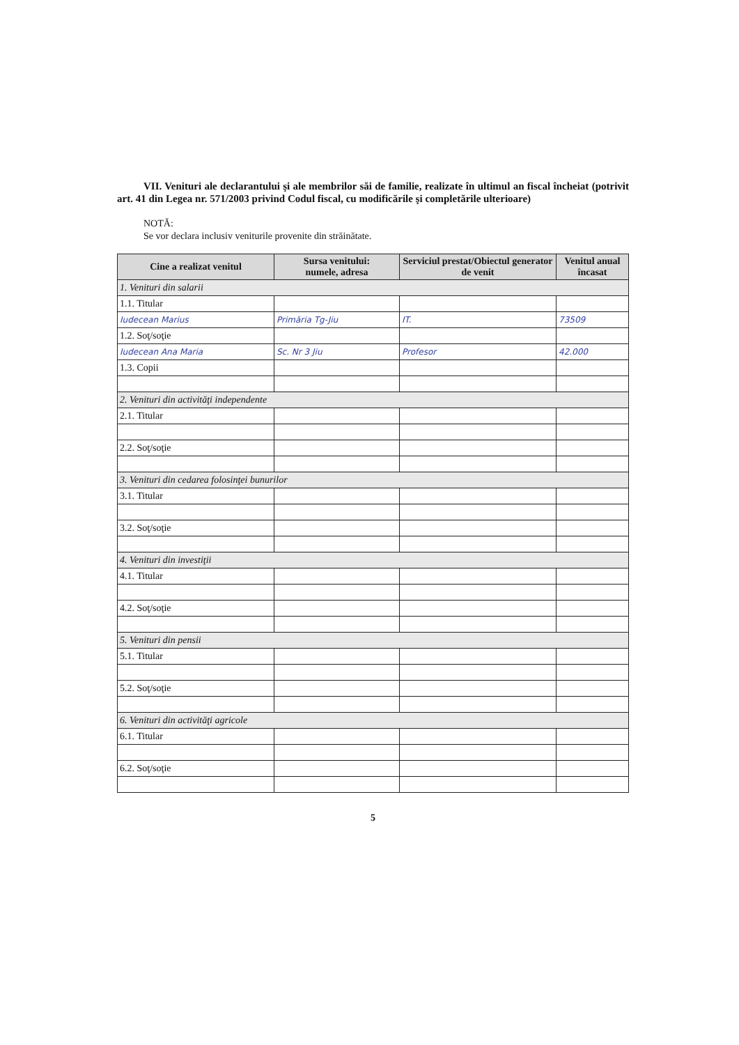VII. Venituri ale declarantului şi ale membrilor săi de familie, realizate în ultimul an fiscal încheiat (potrivit art. 41 din Legea nr. 571/2003 privind Codul fiscal, cu modificările şi completările ulterioare)
NOTĂ:
Se vor declara inclusiv veniturile provenite din străinătate.
| Cine a realizat venitul | Sursa venitului: numele, adresa | Serviciul prestat/Obiectul generator de venit | Venitul anual încasat |
| --- | --- | --- | --- |
| 1. Venituri din salarii | | | |
| 1.1. Titular | | | |
| Iudecean Marius | Primăria Tg-Jiu | IT. | 73509 |
| 1.2. Soţ/soţie | | | |
| Iudecean Ana Maria | Sc. Nr 3 Jiu | Profesor | 42.000 |
| 1.3. Copii | | | |
| 2. Venituri din activităţi independente | | | |
| 2.1. Titular | | | |
| 2.2. Soţ/soţie | | | |
| 3. Venituri din cedarea folosinţei bunurilor | | | |
| 3.1. Titular | | | |
| 3.2. Soţ/soţie | | | |
| 4. Venituri din investiţii | | | |
| 4.1. Titular | | | |
| 4.2. Soţ/soţie | | | |
| 5. Venituri din pensii | | | |
| 5.1. Titular | | | |
| 5.2. Soţ/soţie | | | |
| 6. Venituri din activităţi agricole | | | |
| 6.1. Titular | | | |
| 6.2. Soţ/soţie | | | |
5